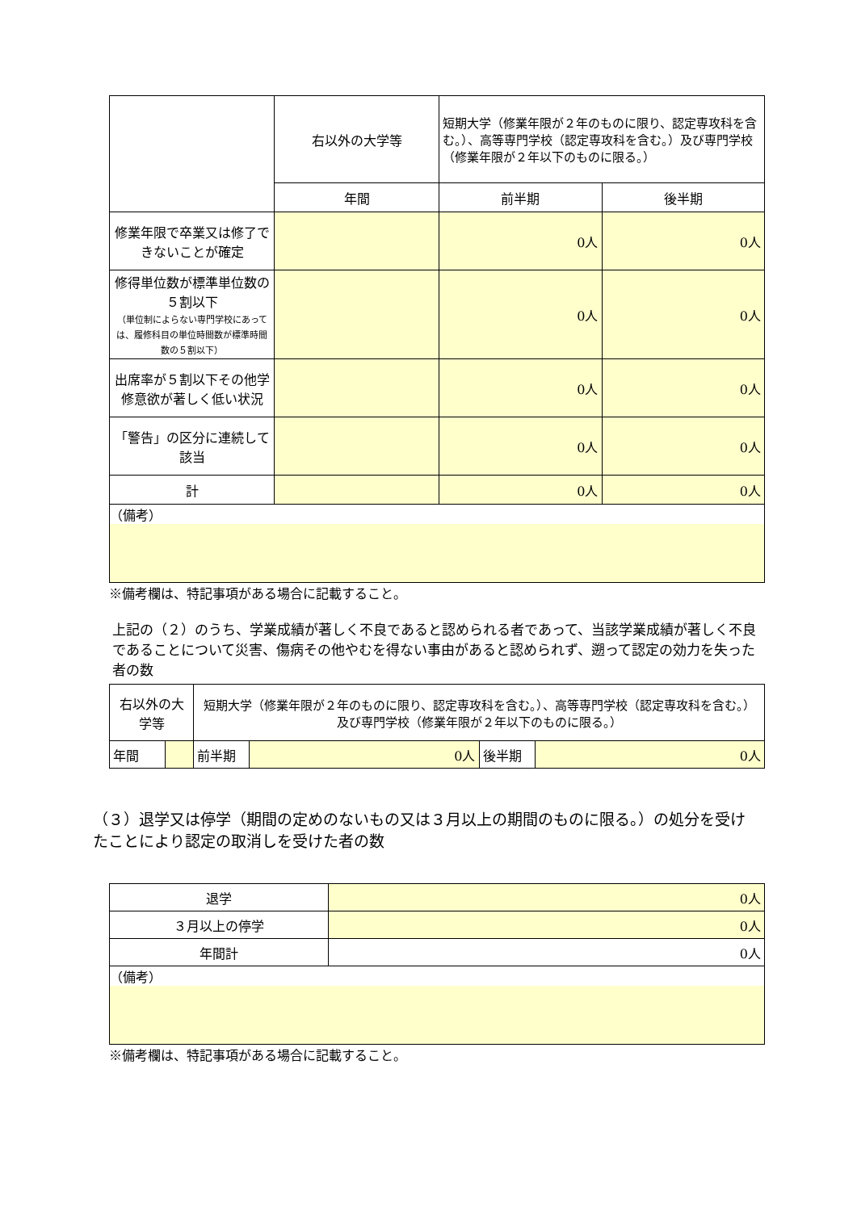| | 右以外の大学等 | 短期大学（修業年限が２年のものに限り、認定専攻科を含む。）、高等専門学校（認定専攻科を含む。）及び専門学校（修業年限が２年以下のものに限る。） | |
| | 年間 | 前半期 | 後半期 |
| 修業年限で卒業又は修了できないことが確定 | | 0人 | 0人 |
| 修得単位数が標準単位数の５割以下 （単位制によらない専門学校にあっては、履修科目の単位時間数が標準時間数の５割以下） | | 0人 | 0人 |
| 出席率が５割以下その他学修意欲が著しく低い状況 | | 0人 | 0人 |
| 「警告」の区分に連続して該当 | | 0人 | 0人 |
| 計 | | 0人 | 0人 |
| （備考） | | | |
※備考欄は、特記事項がある場合に記載すること。
上記の（２）のうち、学業成績が著しく不良であると認められる者であって、当該学業成績が著しく不良であることについて災害、傷病その他やむを得ない事由があると認められず、遡って認定の効力を失った者の数
| 右以外の大学等 | | 短期大学（修業年限が２年のものに限り、認定専攻科を含む。）、高等専門学校（認定専攻科を含む。）及び専門学校（修業年限が２年以下のものに限る。） | | | |
| 年間 | | 前半期 | 0人 | 後半期 | 0人 |
（３）退学又は停学（期間の定めのないもの又は３月以上の期間のものに限る。）の処分を受けたことにより認定の取消しを受けた者の数
| 退学 | 0人 |
| ３月以上の停学 | 0人 |
| 年間計 | 0人 |
| （備考） | |
※備考欄は、特記事項がある場合に記載すること。